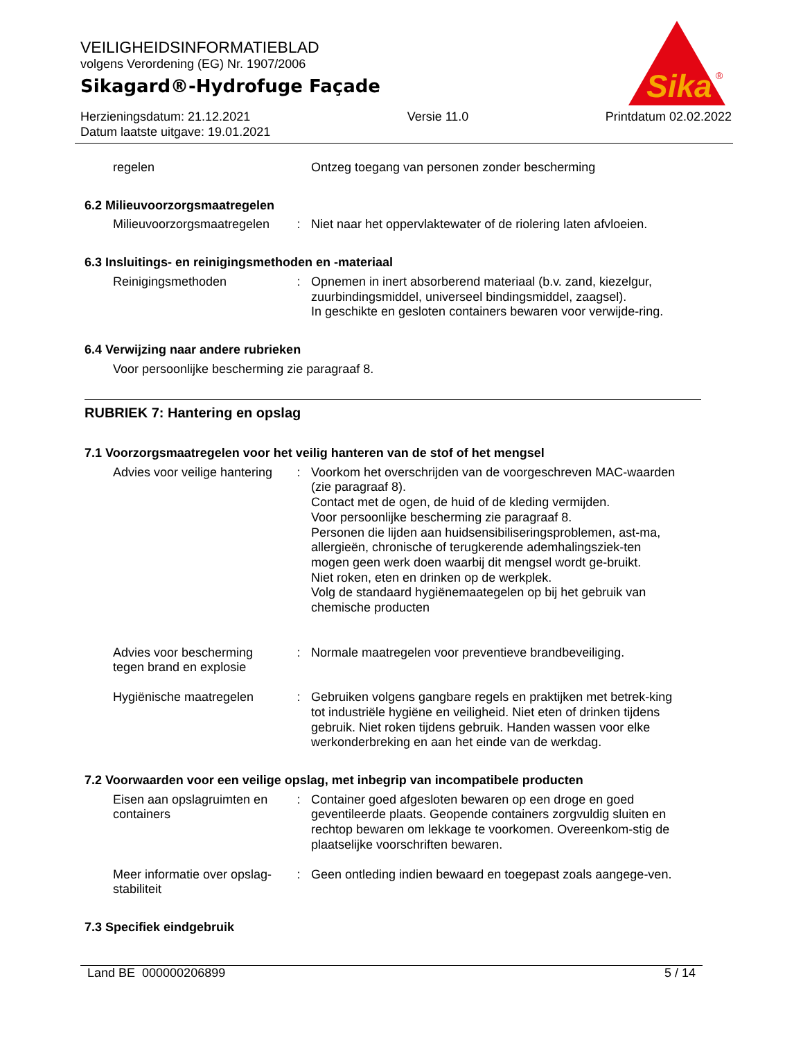VEILIGHEIDSINFORMATIEBLAD
volgens Verordening (EG) Nr. 1907/2006
Sikagard®-Hydrofuge Façade
Herzieningsdatum: 21.12.2021
Datum laatste uitgave: 19.01.2021
Versie 11.0 Printdatum 02.02.2022
Sika
®
regelen Ontzeg toegang van personen zonder bescherming
6.2 Milieuvoorzorgsmaatregelen
Milieuvoorzorgsmaatregelen
: Niet naar het oppervlaktewater of de riolering laten afvloeien.
6.3 Insluitings- en reinigingsmethoden en -materiaal
Reinigingsmethoden : Opnemen in inert absorberend materiaal (b.v. zand, kiezelgur, zuurbindingsmiddel, universeel bindingsmiddel, zaagsel).
In geschikte en gesloten containers bewaren voor verwijde-ring.
6.4 Verwijzing naar andere rubrieken
Voor persoonlijke bescherming zie paragraaf 8.
RUBRIEK 7: Hantering en opslag
7.1 Voorzorgsmaatregelen voor het veilig hanteren van de stof of het mengsel
Advies voor veilige hantering
: Voorkom het overschrijden van de voorgeschreven MAC-waarden (zie paragraaf 8).
Contact met de ogen, de huid of de kleding vermijden.
Voor persoonlijke bescherming zie paragraaf 8.
Personen die lijden aan huidsensibiliseringsproblemen, ast-ma, allergieën, chronische of terugkerende ademhalingsziek-ten mogen geen werk doen waarbij dit mengsel wordt ge-bruikt.
Niet roken, eten en drinken op de werkplek.
Volg de standaard hygiënemaategelen op bij het gebruik van chemische producten
Advies voor bescherming tegen brand en explosie
: Normale maatregelen voor preventieve brandbeveiliging.
Hygiënische maatregelen : Gebruiken volgens gangbare regels en praktijken met betrek-king tot industriële hygiëne en veiligheid. Niet eten of drinken tijdens gebruik. Niet roken tijdens gebruik. Handen wassen voor elke werkonderbreking en aan het einde van de werkdag.
7.2 Voorwaarden voor een veilige opslag, met inbegrip van incompatibele producten
Eisen aan opslagruimten en containers
: Container goed afgesloten bewaren op een droge en goed geventileerde plaats. Geopende containers zorgvuldig sluiten en rechtop bewaren om lekkage te voorkomen. Overeenkom-stig de plaatselijke voorschriften bewaren.
Meer informatie over opslag-stabiliteit
: Geen ontleding indien bewaard en toegepast zoals aangege-ven.
7.3 Specifiek eindgebruik
Land BE 000000206899 5 / 14